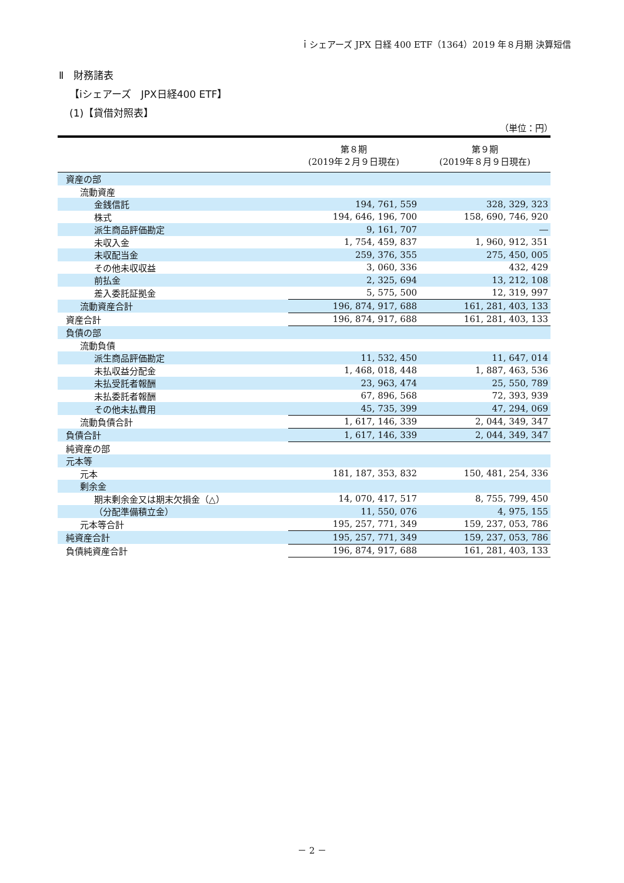ｉシェアーズ JPX 日経 400 ETF（1364）2019 年８月期 決算短信
Ⅱ　財務諸表
【iシェアーズ　JPX日経400 ETF】
(1)【貸借対照表】
（単位：円）
| | 第８期 (2019年２月９日現在) | 第９期 (2019年８月９日現在) |
| --- | --- | --- |
| 資産の部 | | |
| 流動資産 | | |
| 金銭信託 | 194, 761, 559 | 328, 329, 323 |
| 株式 | 194, 646, 196, 700 | 158, 690, 746, 920 |
| 派生商品評価勘定 | 9, 161, 707 | ― |
| 未収入金 | 1, 754, 459, 837 | 1, 960, 912, 351 |
| 未収配当金 | 259, 376, 355 | 275, 450, 005 |
| その他未収収益 | 3, 060, 336 | 432, 429 |
| 前払金 | 2, 325, 694 | 13, 212, 108 |
| 差入委託証拠金 | 5, 575, 500 | 12, 319, 997 |
| 流動資産合計 | 196, 874, 917, 688 | 161, 281, 403, 133 |
| 資産合計 | 196, 874, 917, 688 | 161, 281, 403, 133 |
| 負債の部 | | |
| 流動負債 | | |
| 派生商品評価勘定 | 11, 532, 450 | 11, 647, 014 |
| 未払収益分配金 | 1, 468, 018, 448 | 1, 887, 463, 536 |
| 未払受託者報酬 | 23, 963, 474 | 25, 550, 789 |
| 未払委託者報酬 | 67, 896, 568 | 72, 393, 939 |
| その他未払費用 | 45, 735, 399 | 47, 294, 069 |
| 流動負債合計 | 1, 617, 146, 339 | 2, 044, 349, 347 |
| 負債合計 | 1, 617, 146, 339 | 2, 044, 349, 347 |
| 純資産の部 | | |
| 元本等 | | |
| 元本 | 181, 187, 353, 832 | 150, 481, 254, 336 |
| 剰余金 | | |
| 期末剰余金又は期末欠損金（△） | 14, 070, 417, 517 | 8, 755, 799, 450 |
| （分配準備積立金） | 11, 550, 076 | 4, 975, 155 |
| 元本等合計 | 195, 257, 771, 349 | 159, 237, 053, 786 |
| 純資産合計 | 195, 257, 771, 349 | 159, 237, 053, 786 |
| 負債純資産合計 | 196, 874, 917, 688 | 161, 281, 403, 133 |
－ 2 －